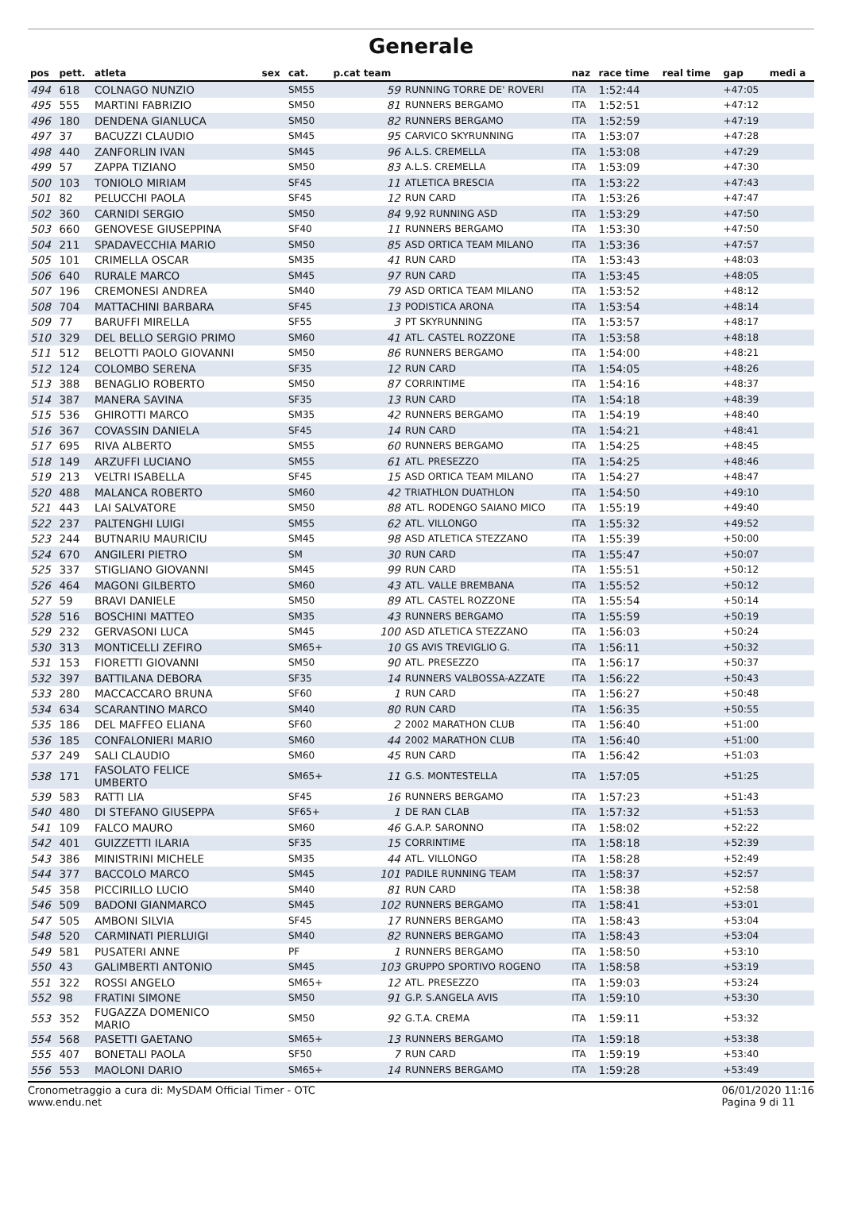Generale
| pos | pett. | atleta | sex | cat. | p.cat team | | naz | race time | real time | gap | medi a |
| --- | --- | --- | --- | --- | --- | --- | --- | --- | --- | --- | --- |
| 494 | 618 | COLNAGO NUNZIO | | SM55 | 59 | RUNNING TORRE DE' ROVERI | ITA | 1:52:44 | | +47:05 | |
| 495 | 555 | MARTINI FABRIZIO | | SM50 | 81 | RUNNERS BERGAMO | ITA | 1:52:51 | | +47:12 | |
| 496 | 180 | DENDENA GIANLUCA | | SM50 | 82 | RUNNERS BERGAMO | ITA | 1:52:59 | | +47:19 | |
| 497 | 37 | BACUZZI CLAUDIO | | SM45 | 95 | CARVICO SKYRUNNING | ITA | 1:53:07 | | +47:28 | |
| 498 | 440 | ZANFORLIN IVAN | | SM45 | 96 | A.L.S. CREMELLA | ITA | 1:53:08 | | +47:29 | |
| 499 | 57 | ZAPPA TIZIANO | | SM50 | 83 | A.L.S. CREMELLA | ITA | 1:53:09 | | +47:30 | |
| 500 | 103 | TONIOLO MIRIAM | | SF45 | 11 | ATLETICA BRESCIA | ITA | 1:53:22 | | +47:43 | |
| 501 | 82 | PELUCCHI PAOLA | | SF45 | 12 | RUN CARD | ITA | 1:53:26 | | +47:47 | |
| 502 | 360 | CARNIDI SERGIO | | SM50 | 84 | 9,92 RUNNING ASD | ITA | 1:53:29 | | +47:50 | |
| 503 | 660 | GENOVESE GIUSEPPINA | | SF40 | 11 | RUNNERS BERGAMO | ITA | 1:53:30 | | +47:50 | |
| 504 | 211 | SPADAVECCHIA MARIO | | SM50 | 85 | ASD ORTICA TEAM MILANO | ITA | 1:53:36 | | +47:57 | |
| 505 | 101 | CRIMELLA OSCAR | | SM35 | 41 | RUN CARD | ITA | 1:53:43 | | +48:03 | |
| 506 | 640 | RURALE MARCO | | SM45 | 97 | RUN CARD | ITA | 1:53:45 | | +48:05 | |
| 507 | 196 | CREMONESI ANDREA | | SM40 | 79 | ASD ORTICA TEAM MILANO | ITA | 1:53:52 | | +48:12 | |
| 508 | 704 | MATTACHINI BARBARA | | SF45 | 13 | PODISTICA ARONA | ITA | 1:53:54 | | +48:14 | |
| 509 | 77 | BARUFFI MIRELLA | | SF55 | 3 | PT SKYRUNNING | ITA | 1:53:57 | | +48:17 | |
| 510 | 329 | DEL BELLO SERGIO PRIMO | | SM60 | 41 | ATL. CASTEL ROZZONE | ITA | 1:53:58 | | +48:18 | |
| 511 | 512 | BELOTTI PAOLO GIOVANNI | | SM50 | 86 | RUNNERS BERGAMO | ITA | 1:54:00 | | +48:21 | |
| 512 | 124 | COLOMBO SERENA | | SF35 | 12 | RUN CARD | ITA | 1:54:05 | | +48:26 | |
| 513 | 388 | BENAGLIO ROBERTO | | SM50 | 87 | CORRINTIME | ITA | 1:54:16 | | +48:37 | |
| 514 | 387 | MANERA SAVINA | | SF35 | 13 | RUN CARD | ITA | 1:54:18 | | +48:39 | |
| 515 | 536 | GHIROTTI MARCO | | SM35 | 42 | RUNNERS BERGAMO | ITA | 1:54:19 | | +48:40 | |
| 516 | 367 | COVASSIN DANIELA | | SF45 | 14 | RUN CARD | ITA | 1:54:21 | | +48:41 | |
| 517 | 695 | RIVA ALBERTO | | SM55 | 60 | RUNNERS BERGAMO | ITA | 1:54:25 | | +48:45 | |
| 518 | 149 | ARZUFFI LUCIANO | | SM55 | 61 | ATL. PRESEZZO | ITA | 1:54:25 | | +48:46 | |
| 519 | 213 | VELTRI ISABELLA | | SF45 | 15 | ASD ORTICA TEAM MILANO | ITA | 1:54:27 | | +48:47 | |
| 520 | 488 | MALANCA ROBERTO | | SM60 | 42 | TRIATHLON DUATHLON | ITA | 1:54:50 | | +49:10 | |
| 521 | 443 | LAI SALVATORE | | SM50 | 88 | ATL. RODENGO SAIANO MICO | ITA | 1:55:19 | | +49:40 | |
| 522 | 237 | PALTENGHI LUIGI | | SM55 | 62 | ATL. VILLONGO | ITA | 1:55:32 | | +49:52 | |
| 523 | 244 | BUTNARIU MAURICIU | | SM45 | 98 | ASD ATLETICA STEZZANO | ITA | 1:55:39 | | +50:00 | |
| 524 | 670 | ANGILERI PIETRO | | SM | 30 | RUN CARD | ITA | 1:55:47 | | +50:07 | |
| 525 | 337 | STIGLIANO GIOVANNI | | SM45 | 99 | RUN CARD | ITA | 1:55:51 | | +50:12 | |
| 526 | 464 | MAGONI GILBERTO | | SM60 | 43 | ATL. VALLE BREMBANA | ITA | 1:55:52 | | +50:12 | |
| 527 | 59 | BRAVI DANIELE | | SM50 | 89 | ATL. CASTEL ROZZONE | ITA | 1:55:54 | | +50:14 | |
| 528 | 516 | BOSCHINI MATTEO | | SM35 | 43 | RUNNERS BERGAMO | ITA | 1:55:59 | | +50:19 | |
| 529 | 232 | GERVASONI LUCA | | SM45 | 100 | ASD ATLETICA STEZZANO | ITA | 1:56:03 | | +50:24 | |
| 530 | 313 | MONTICELLI ZEFIRO | | SM65+ | 10 | GS AVIS TREVIGLIO G. | ITA | 1:56:11 | | +50:32 | |
| 531 | 153 | FIORETTI GIOVANNI | | SM50 | 90 | ATL. PRESEZZO | ITA | 1:56:17 | | +50:37 | |
| 532 | 397 | BATTILANA DEBORA | | SF35 | 14 | RUNNERS VALBOSSA-AZZATE | ITA | 1:56:22 | | +50:43 | |
| 533 | 280 | MACCACCARO BRUNA | | SF60 | 1 | RUN CARD | ITA | 1:56:27 | | +50:48 | |
| 534 | 634 | SCARANTINO MARCO | | SM40 | 80 | RUN CARD | ITA | 1:56:35 | | +50:55 | |
| 535 | 186 | DEL MAFFEO ELIANA | | SF60 | 2 | 2002 MARATHON CLUB | ITA | 1:56:40 | | +51:00 | |
| 536 | 185 | CONFALONIERI MARIO | | SM60 | 44 | 2002 MARATHON CLUB | ITA | 1:56:40 | | +51:00 | |
| 537 | 249 | SALI CLAUDIO | | SM60 | 45 | RUN CARD | ITA | 1:56:42 | | +51:03 | |
| 538 | 171 | FASOLATO FELICE UMBERTO | | SM65+ | 11 | G.S. MONTESTELLA | ITA | 1:57:05 | | +51:25 | |
| 539 | 583 | RATTI LIA | | SF45 | 16 | RUNNERS BERGAMO | ITA | 1:57:23 | | +51:43 | |
| 540 | 480 | DI STEFANO GIUSEPPA | | SF65+ | 1 | DE RAN CLAB | ITA | 1:57:32 | | +51:53 | |
| 541 | 109 | FALCO MAURO | | SM60 | 46 | G.A.P. SARONNO | ITA | 1:58:02 | | +52:22 | |
| 542 | 401 | GUIZZETTI ILARIA | | SF35 | 15 | CORRINTIME | ITA | 1:58:18 | | +52:39 | |
| 543 | 386 | MINISTRINI MICHELE | | SM35 | 44 | ATL. VILLONGO | ITA | 1:58:28 | | +52:49 | |
| 544 | 377 | BACCOLO MARCO | | SM45 | 101 | PADILE RUNNING TEAM | ITA | 1:58:37 | | +52:57 | |
| 545 | 358 | PICCIRILLO LUCIO | | SM40 | 81 | RUN CARD | ITA | 1:58:38 | | +52:58 | |
| 546 | 509 | BADONI GIANMARCO | | SM45 | 102 | RUNNERS BERGAMO | ITA | 1:58:41 | | +53:01 | |
| 547 | 505 | AMBONI SILVIA | | SF45 | 17 | RUNNERS BERGAMO | ITA | 1:58:43 | | +53:04 | |
| 548 | 520 | CARMINATI PIERLUIGI | | SM40 | 82 | RUNNERS BERGAMO | ITA | 1:58:43 | | +53:04 | |
| 549 | 581 | PUSATERI ANNE | | PF | 1 | RUNNERS BERGAMO | ITA | 1:58:50 | | +53:10 | |
| 550 | 43 | GALIMBERTI ANTONIO | | SM45 | 103 | GRUPPO SPORTIVO ROGENO | ITA | 1:58:58 | | +53:19 | |
| 551 | 322 | ROSSI ANGELO | | SM65+ | 12 | ATL. PRESEZZO | ITA | 1:59:03 | | +53:24 | |
| 552 | 98 | FRATINI SIMONE | | SM50 | 91 | G.P. S.ANGELA AVIS | ITA | 1:59:10 | | +53:30 | |
| 553 | 352 | FUGAZZA DOMENICO MARIO | | SM50 | 92 | G.T.A. CREMA | ITA | 1:59:11 | | +53:32 | |
| 554 | 568 | PASETTI GAETANO | | SM65+ | 13 | RUNNERS BERGAMO | ITA | 1:59:18 | | +53:38 | |
| 555 | 407 | BONETALI PAOLA | | SF50 | 7 | RUN CARD | ITA | 1:59:19 | | +53:40 | |
| 556 | 553 | MAOLONI DARIO | | SM65+ | 14 | RUNNERS BERGAMO | ITA | 1:59:28 | | +53:49 | |
Cronometraggio a cura di: MySDAM Official Timer - OTC
www.endu.net
06/01/2020 11:16
Pagina 9 di 11